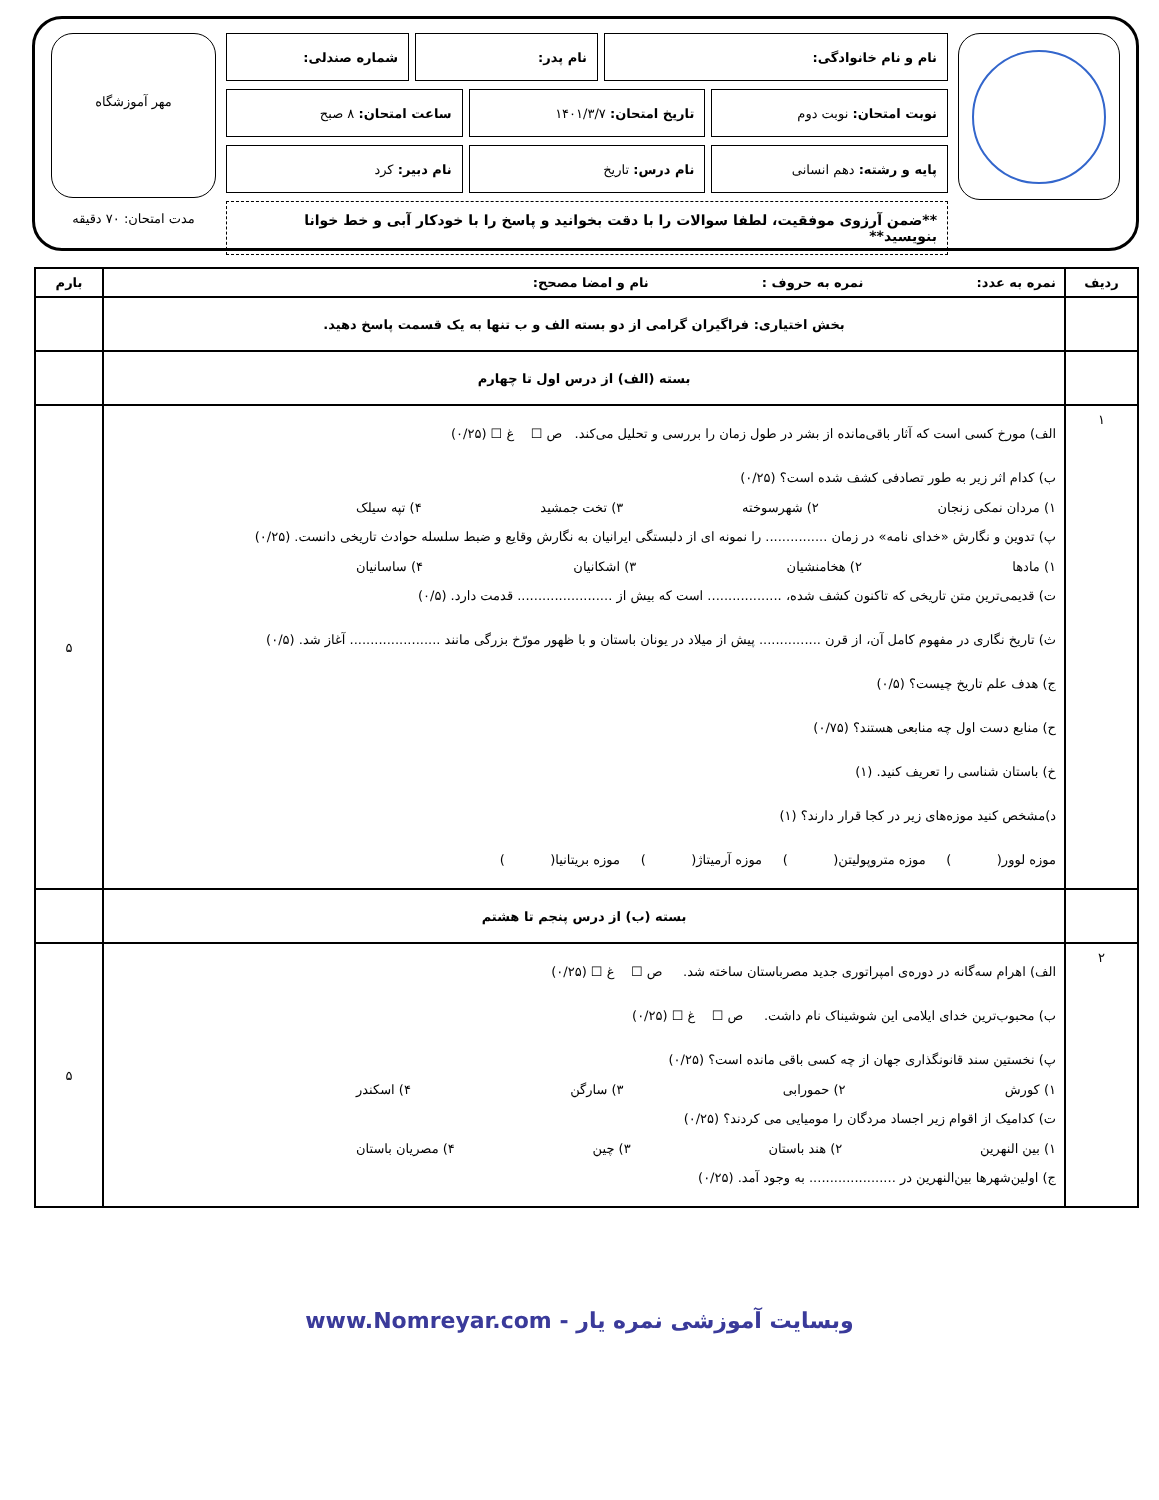نام و نام خانوادگی: نام پدر: شماره صندلی:
نوبت امتحان: نوبت دوم تاریخ امتحان: ۱۴۰۱/۳/۷ ساعت امتحان: ۸ صبح
پایه و رشته: دهم انسانی نام درس: تاریخ نام دبیر: کرد
**ضمن آرزوی موفقیت، لطفا سوالات را با دقت بخوانید و پاسخ را با خودکار آبی و خط خوانا بنویسید**
مهر آموزشگاه
مدت امتحان: ۷۰ دقیقه
| ردیف | نمره به عدد: نمره به حروف : نام و امضا مصحح: | بارم |
| --- | --- | --- |
| | بخش اختیاری: فراگیران گرامی از دو بسته الف و ب تنها به یک قسمت پاسخ دهید. | |
| | بسته (الف) از درس اول تا چهارم | |
| ۱ | الف) مورخ کسی است که آثار باقی‌مانده از بشر در طول زمان را بررسی و تحلیل می‌کند. ص ☐ غ ☐ (۰/۲۵) ب) کدام اثر زیر به طور تصادفی کشف شده است؟ (۰/۲۵) ۱) مردان نمکی زنجان ۲) شهرسوخته ۳) تخت جمشید ۴) تپه سیلک پ) تدوین و نگارش «خدای نامه» در زمان ............... را نمونه ای از دلبستگی ایرانیان به نگارش وقایع و ضبط سلسله حوادث تاریخی دانست. (۰/۲۵) ۱) مادها ۲) هخامنشیان ۳) اشکانیان ۴) ساسانیان ت) قدیمی‌ترین متن تاریخی که تاکنون کشف شده، .................. است که بیش از ....................... قدمت دارد. (۰/۵) ث) تاریخ نگاری در مفهوم کامل آن، از قرن ............... پیش از میلاد در یونان باستان و با ظهور مورّخ بزرگی مانند ...................... آغاز شد. (۰/۵) ج) هدف علم تاریخ چیست؟ (۰/۵) ح) منابع دست اول چه منابعی هستند؟ (۰/۷۵) خ) باستان شناسی را تعریف کنید. (۱) د)مشخص کنید موزه‌های زیر در کجا قرار دارند؟ (۱) موزه لوور( ) موزه متروپولیتن( ) موزه آرمیتاژ( ) موزه بریتانیا( ) | ۵ |
| | بسته (ب) از درس پنجم تا هشتم | |
| ۲ | الف) اهرام سه‌گانه در دوره‌ی امپراتوری جدید مصرباستان ساخته شد. ص ☐ غ ☐ (۰/۲۵) ب) محبوب‌ترین خدای ایلامی این شوشیناک نام داشت. ص ☐ غ ☐ (۰/۲۵) پ) نخستین سند قانونگذاری جهان از چه کسی باقی مانده است؟ (۰/۲۵) ۱) کورش ۲) حمورابی ۳) سارگن ۴) اسکندر ت) کدامیک از اقوام زیر اجساد مردگان را مومیایی می کردند؟ (۰/۲۵) ۱) بین النهرین ۲) هند باستان ۳) چین ۴) مصریان باستان ج) اولین‌شهرها بین‌النهرین در ..................... به وجود آمد. (۰/۲۵) | ۵ |
وبسایت آموزشی نمره یار - www.Nomreyar.com